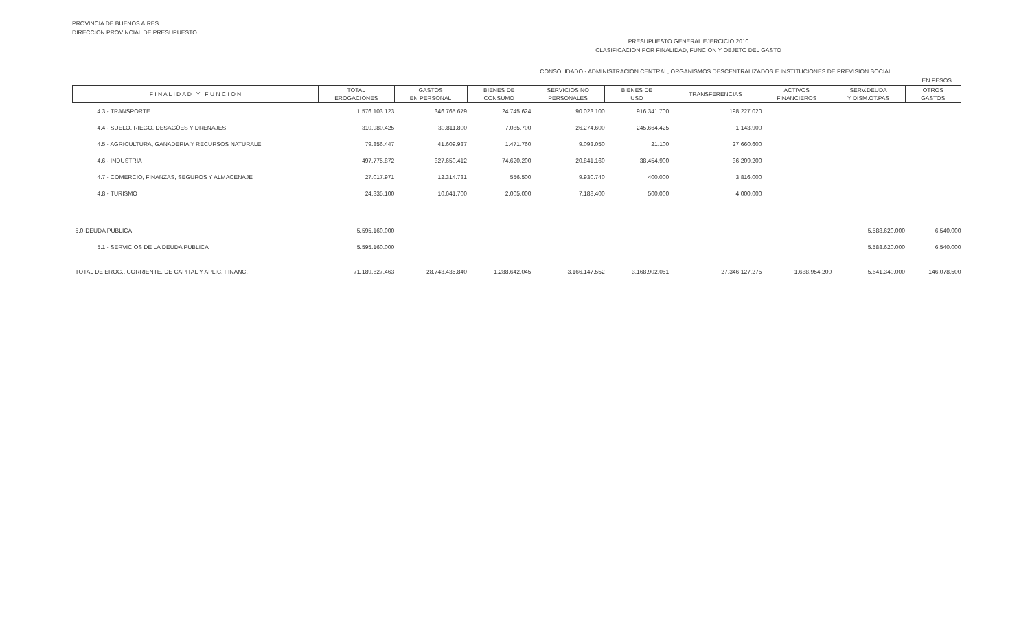PROVINCIA DE BUENOS AIRES
DIRECCION PROVINCIAL DE PRESUPUESTO
PRESUPUESTO GENERAL EJERCICIO 2010
CLASIFICACION POR FINALIDAD, FUNCION Y OBJETO DEL GASTO
CONSOLIDADO - ADMINISTRACION CENTRAL, ORGANISMOS DESCENTRALIZADOS E INSTITUCIONES DE PREVISION SOCIAL
EN PESOS
| F I N A L I D A D Y F U N C I O N | TOTAL EROGACIONES | GASTOS EN PERSONAL | BIENES DE CONSUMO | SERVICIOS NO PERSONALES | BIENES DE USO | TRANSFERENCIAS | ACTIVOS FINANCIEROS | SERV.DEUDA Y DISM.OT.PAS | OTROS GASTOS |
| --- | --- | --- | --- | --- | --- | --- | --- | --- | --- |
| 4.3 - TRANSPORTE | 1.576.103.123 | 346.765.679 | 24.745.624 | 90.023.100 | 916.341.700 | 198.227.020 | | | |
| 4.4 - SUELO, RIEGO, DESAGÜES Y DRENAJES | 310.980.425 | 30.811.800 | 7.085.700 | 26.274.600 | 245.664.425 | 1.143.900 | | | |
| 4.5 - AGRICULTURA, GANADERIA Y RECURSOS NATURALE | 79.856.447 | 41.609.937 | 1.471.760 | 9.093.050 | 21.100 | 27.660.600 | | | |
| 4.6 - INDUSTRIA | 497.775.872 | 327.650.412 | 74.620.200 | 20.841.160 | 38.454.900 | 36.209.200 | | | |
| 4.7 - COMERCIO, FINANZAS, SEGUROS Y ALMACENAJE | 27.017.971 | 12.314.731 | 556.500 | 9.930.740 | 400.000 | 3.816.000 | | | |
| 4.8 - TURISMO | 24.335.100 | 10.641.700 | 2.005.000 | 7.188.400 | 500.000 | 4.000.000 | | | |
| 5.0-DEUDA PUBLICA | 5.595.160.000 | | | | | | | 5.588.620.000 | 6.540.000 |
| 5.1 - SERVICIOS DE LA DEUDA PUBLICA | 5.595.160.000 | | | | | | | 5.588.620.000 | 6.540.000 |
| TOTAL DE EROG., CORRIENTE, DE CAPITAL Y APLIC. FINANC. | 71.189.627.463 | 28.743.435.840 | 1.288.642.045 | 3.166.147.552 | 3.168.902.051 | 27.346.127.275 | 1.688.954.200 | 5.641.340.000 | 146.078.500 |